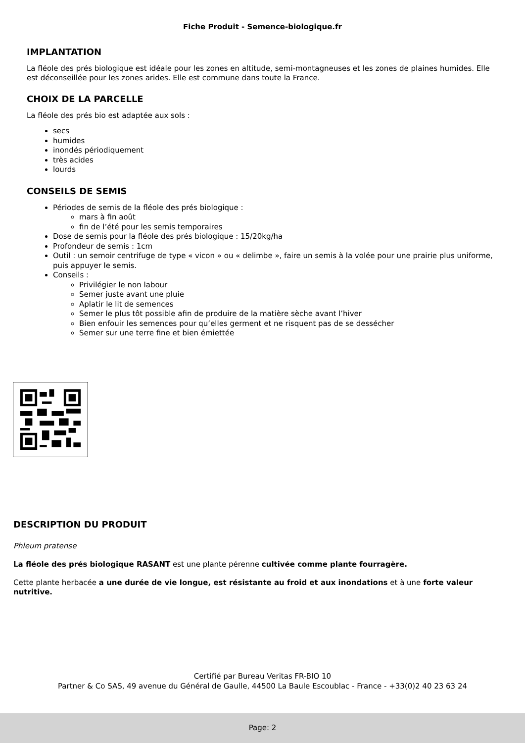Fiche Produit - Semence-biologique.fr
IMPLANTATION
La fléole des prés biologique est idéale pour les zones en altitude, semi-montagneuses et les zones de plaines humides. Elle est déconseillée pour les zones arides. Elle est commune dans toute la France.
CHOIX DE LA PARCELLE
La fléole des prés bio est adaptée aux sols :
secs
humides
inondés périodiquement
très acides
lourds
CONSEILS DE SEMIS
Périodes de semis de la fléole des prés biologique :
mars à fin août
fin de l’été pour les semis temporaires
Dose de semis pour la fléole des prés biologique : 15/20kg/ha
Profondeur de semis : 1cm
Outil : un semoir centrifuge de type « vicon » ou « delimbe », faire un semis à la volée pour une prairie plus uniforme, puis appuyer le semis.
Conseils :
Privilégier le non labour
Semer juste avant une pluie
Aplatir le lit de semences
Semer le plus tôt possible afin de produire de la matière sèche avant l’hiver
Bien enfouir les semences pour qu’elles germent et ne risquent pas de se dessécher
Semer sur une terre fine et bien émiettée
DESCRIPTION DU PRODUIT
Phleum pratense
La fléole des prés biologique RASANT est une plante pérenne cultivée comme plante fourragère.
Cette plante herbacée a une durée de vie longue, est résistante au froid et aux inondations et à une forte valeur nutritive.
Certifié par Bureau Veritas FR-BIO 10
Partner & Co SAS, 49 avenue du Général de Gaulle, 44500 La Baule Escoublac - France - +33(0)2 40 23 63 24
Page: 2